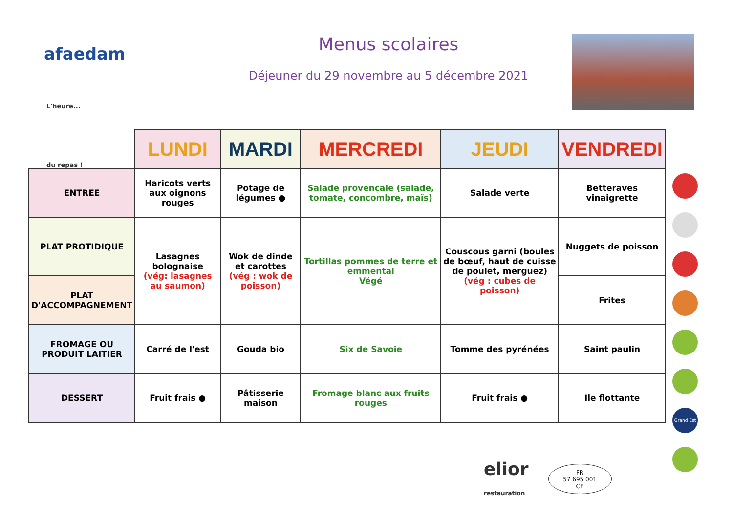afaedam
Menus scolaires
Déjeuner du 29 novembre au 5 décembre 2021
L'heure...
du repas !
| | LUNDI | MARDI | MERCREDI | JEUDI | VENDREDI |
| --- | --- | --- | --- | --- | --- |
| ENTREE | Haricots verts aux oignons rouges | Potage de légumes ● | Salade provençale (salade, tomate, concombre, maïs) | Salade verte | Betteraves vinaigrette |
| PLAT PROTIDIQUE | Lasagnes bolognaise (vég: lasagnes au saumon) | Wok de dinde et carottes (vég : wok de poisson) | Tortillas pommes de terre et emmental Végé | Couscous garni (boules de bœuf, haut de cuisse de poulet, merguez) (vég : cubes de poisson) | Nuggets de poisson |
| PLAT D'ACCOMPAGNEMENT | | | | | Frites |
| FROMAGE OU PRODUIT LAITIER | Carré de l'est | Gouda bio | Six de Savoie | Tomme des pyrénées | Saint paulin |
| DESSERT | Fruit frais ● | Pâtisserie maison | Fromage blanc aux fruits rouges | Fruit frais ● | Ile flottante |
Grand Est
elior
restauration
FR
57 695 001
CE